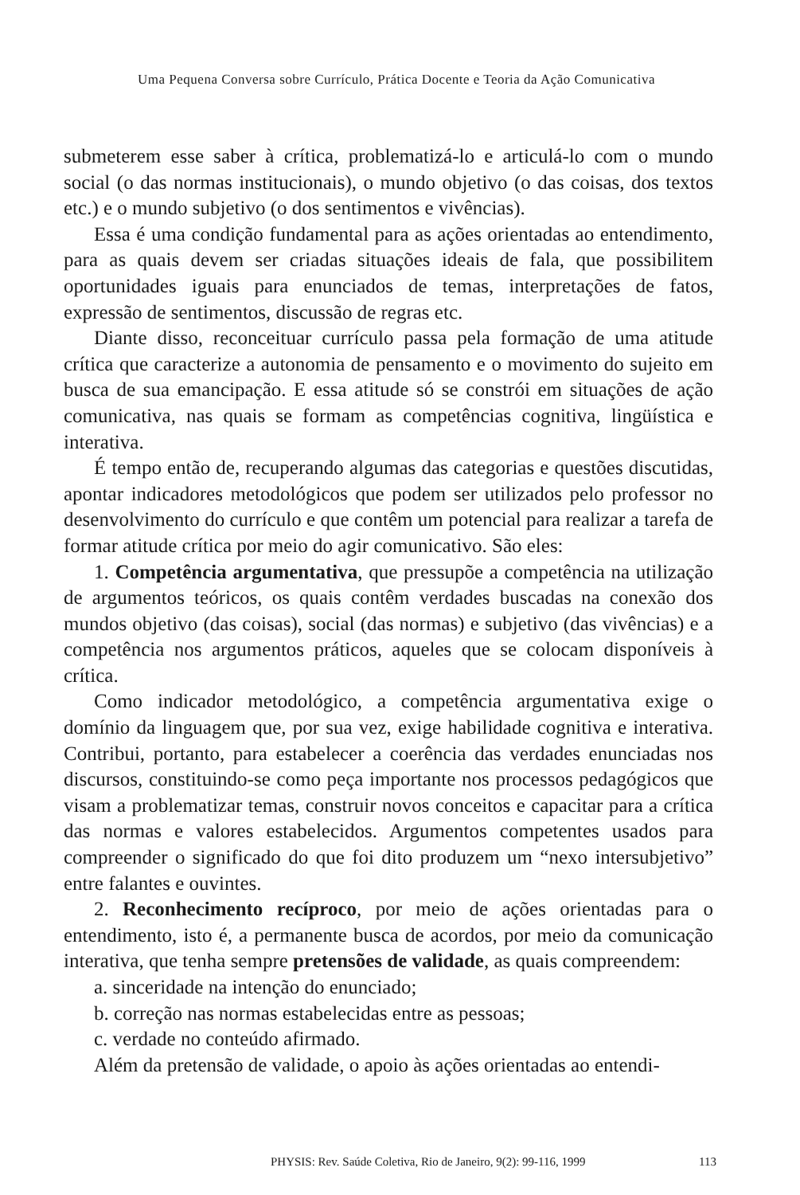Uma Pequena Conversa sobre Currículo, Prática Docente e Teoria da Ação Comunicativa
submeterem esse saber à crítica, problematizá-lo e articulá-lo com o mundo social (o das normas institucionais), o mundo objetivo (o das coisas, dos textos etc.) e o mundo subjetivo (o dos sentimentos e vivências).
Essa é uma condição fundamental para as ações orientadas ao entendimento, para as quais devem ser criadas situações ideais de fala, que possibilitem oportunidades iguais para enunciados de temas, interpretações de fatos, expressão de sentimentos, discussão de regras etc.
Diante disso, reconceituar currículo passa pela formação de uma atitude crítica que caracterize a autonomia de pensamento e o movimento do sujeito em busca de sua emancipação. E essa atitude só se constrói em situações de ação comunicativa, nas quais se formam as competências cognitiva, lingüística e interativa.
É tempo então de, recuperando algumas das categorias e questões discutidas, apontar indicadores metodológicos que podem ser utilizados pelo professor no desenvolvimento do currículo e que contêm um potencial para realizar a tarefa de formar atitude crítica por meio do agir comunicativo. São eles:
1. Competência argumentativa, que pressupõe a competência na utilização de argumentos teóricos, os quais contêm verdades buscadas na conexão dos mundos objetivo (das coisas), social (das normas) e subjetivo (das vivências) e a competência nos argumentos práticos, aqueles que se colocam disponíveis à crítica.
Como indicador metodológico, a competência argumentativa exige o domínio da linguagem que, por sua vez, exige habilidade cognitiva e interativa. Contribui, portanto, para estabelecer a coerência das verdades enunciadas nos discursos, constituindo-se como peça importante nos processos pedagógicos que visam a problematizar temas, construir novos conceitos e capacitar para a crítica das normas e valores estabelecidos. Argumentos competentes usados para compreender o significado do que foi dito produzem um “nexo intersubjetivo” entre falantes e ouvintes.
2. Reconhecimento recíproco, por meio de ações orientadas para o entendimento, isto é, a permanente busca de acordos, por meio da comunicação interativa, que tenha sempre pretensões de validade, as quais compreendem:
a. sinceridade na intenção do enunciado;
b. correção nas normas estabelecidas entre as pessoas;
c. verdade no conteúdo afirmado.
Além da pretensão de validade, o apoio às ações orientadas ao entendi-
PHYSIS: Rev. Saúde Coletiva, Rio de Janeiro, 9(2): 99-116, 1999 113